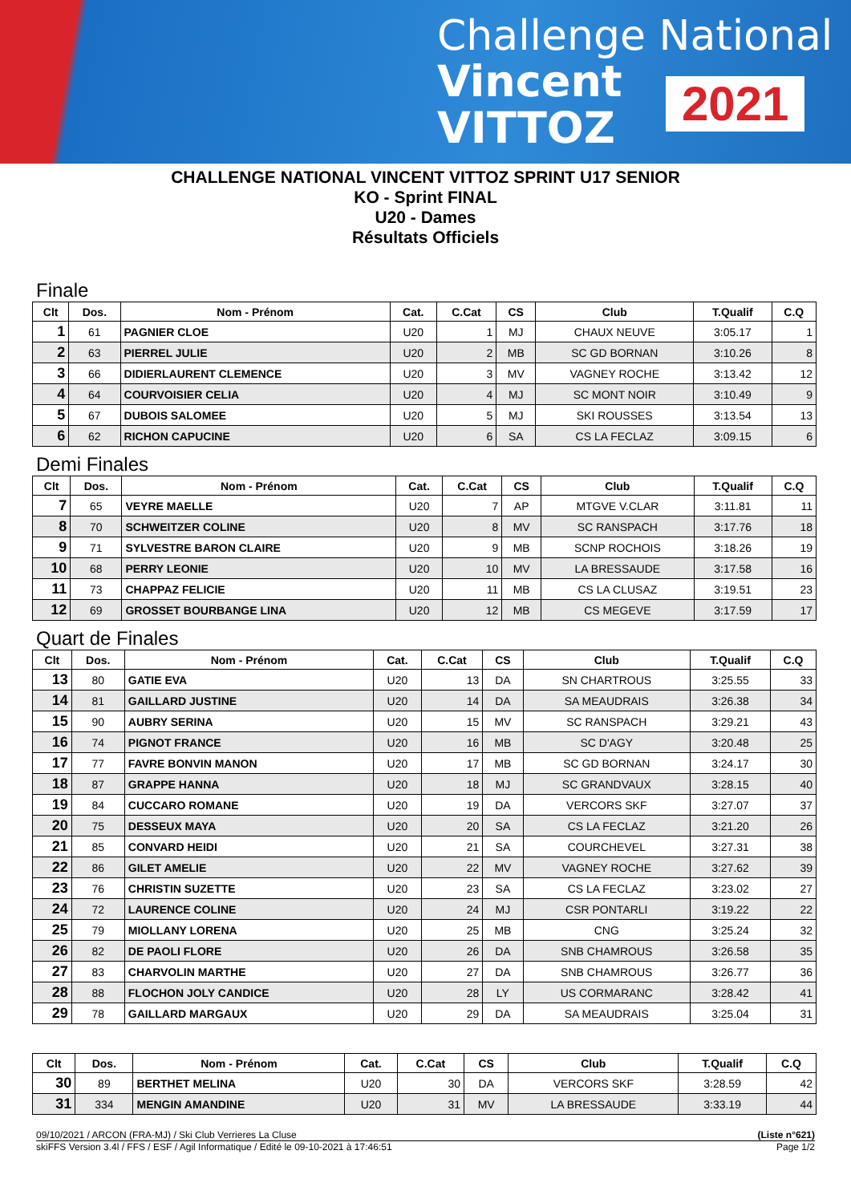Challenge National
Vincent
VITTOZ
2021
CHALLENGE NATIONAL VINCENT VITTOZ SPRINT U17 SENIOR
KO - Sprint FINAL
U20 - Dames
Résultats Officiels
Finale
| Clt | Dos. | Nom - Prénom | Cat. | C.Cat | CS | Club | T.Qualif | C.Q |
| --- | --- | --- | --- | --- | --- | --- | --- | --- |
| 1 | 61 | PAGNIER CLOE | U20 | 1 | MJ | CHAUX NEUVE | 3:05.17 | 1 |
| 2 | 63 | PIERREL JULIE | U20 | 2 | MB | SC GD BORNAN | 3:10.26 | 8 |
| 3 | 66 | DIDIERLAURENT CLEMENCE | U20 | 3 | MV | VAGNEY ROCHE | 3:13.42 | 12 |
| 4 | 64 | COURVOISIER CELIA | U20 | 4 | MJ | SC MONT NOIR | 3:10.49 | 9 |
| 5 | 67 | DUBOIS SALOMEE | U20 | 5 | MJ | SKI ROUSSES | 3:13.54 | 13 |
| 6 | 62 | RICHON CAPUCINE | U20 | 6 | SA | CS LA FECLAZ | 3:09.15 | 6 |
Demi Finales
| Clt | Dos. | Nom - Prénom | Cat. | C.Cat | CS | Club | T.Qualif | C.Q |
| --- | --- | --- | --- | --- | --- | --- | --- | --- |
| 7 | 65 | VEYRE MAELLE | U20 | 7 | AP | MTGVE V.CLAR | 3:11.81 | 11 |
| 8 | 70 | SCHWEITZER COLINE | U20 | 8 | MV | SC RANSPACH | 3:17.76 | 18 |
| 9 | 71 | SYLVESTRE BARON CLAIRE | U20 | 9 | MB | SCNP ROCHOIS | 3:18.26 | 19 |
| 10 | 68 | PERRY LEONIE | U20 | 10 | MV | LA BRESSAUDE | 3:17.58 | 16 |
| 11 | 73 | CHAPPAZ FELICIE | U20 | 11 | MB | CS LA CLUSAZ | 3:19.51 | 23 |
| 12 | 69 | GROSSET BOURBANGE LINA | U20 | 12 | MB | CS MEGEVE | 3:17.59 | 17 |
Quart de Finales
| Clt | Dos. | Nom - Prénom | Cat. | C.Cat | CS | Club | T.Qualif | C.Q |
| --- | --- | --- | --- | --- | --- | --- | --- | --- |
| 13 | 80 | GATIE EVA | U20 | 13 | DA | SN CHARTROUS | 3:25.55 | 33 |
| 14 | 81 | GAILLARD JUSTINE | U20 | 14 | DA | SA MEAUDRAIS | 3:26.38 | 34 |
| 15 | 90 | AUBRY SERINA | U20 | 15 | MV | SC RANSPACH | 3:29.21 | 43 |
| 16 | 74 | PIGNOT FRANCE | U20 | 16 | MB | SC D'AGY | 3:20.48 | 25 |
| 17 | 77 | FAVRE BONVIN MANON | U20 | 17 | MB | SC GD BORNAN | 3:24.17 | 30 |
| 18 | 87 | GRAPPE HANNA | U20 | 18 | MJ | SC GRANDVAUX | 3:28.15 | 40 |
| 19 | 84 | CUCCARO ROMANE | U20 | 19 | DA | VERCORS SKF | 3:27.07 | 37 |
| 20 | 75 | DESSEUX MAYA | U20 | 20 | SA | CS LA FECLAZ | 3:21.20 | 26 |
| 21 | 85 | CONVARD HEIDI | U20 | 21 | SA | COURCHEVEL | 3:27.31 | 38 |
| 22 | 86 | GILET AMELIE | U20 | 22 | MV | VAGNEY ROCHE | 3:27.62 | 39 |
| 23 | 76 | CHRISTIN SUZETTE | U20 | 23 | SA | CS LA FECLAZ | 3:23.02 | 27 |
| 24 | 72 | LAURENCE COLINE | U20 | 24 | MJ | CSR PONTARLI | 3:19.22 | 22 |
| 25 | 79 | MIOLLANY LORENA | U20 | 25 | MB | CNG | 3:25.24 | 32 |
| 26 | 82 | DE PAOLI FLORE | U20 | 26 | DA | SNB CHAMROUS | 3:26.58 | 35 |
| 27 | 83 | CHARVOLIN MARTHE | U20 | 27 | DA | SNB CHAMROUS | 3:26.77 | 36 |
| 28 | 88 | FLOCHON JOLY CANDICE | U20 | 28 | LY | US CORMARANC | 3:28.42 | 41 |
| 29 | 78 | GAILLARD MARGAUX | U20 | 29 | DA | SA MEAUDRAIS | 3:25.04 | 31 |
| Clt | Dos. | Nom - Prénom | Cat. | C.Cat | CS | Club | T.Qualif | C.Q |
| --- | --- | --- | --- | --- | --- | --- | --- | --- |
| 30 | 89 | BERTHET MELINA | U20 | 30 | DA | VERCORS SKF | 3:28.59 | 42 |
| 31 | 334 | MENGIN AMANDINE | U20 | 31 | MV | LA BRESSAUDE | 3:33.19 | 44 |
09/10/2021 / ARCON (FRA-MJ) / Ski Club Verrieres La Cluse (Liste n°621)
skiFFS Version 3.4l / FFS / ESF / Agil Informatique / Edité le 09-10-2021 à 17:46:51 Page 1/2